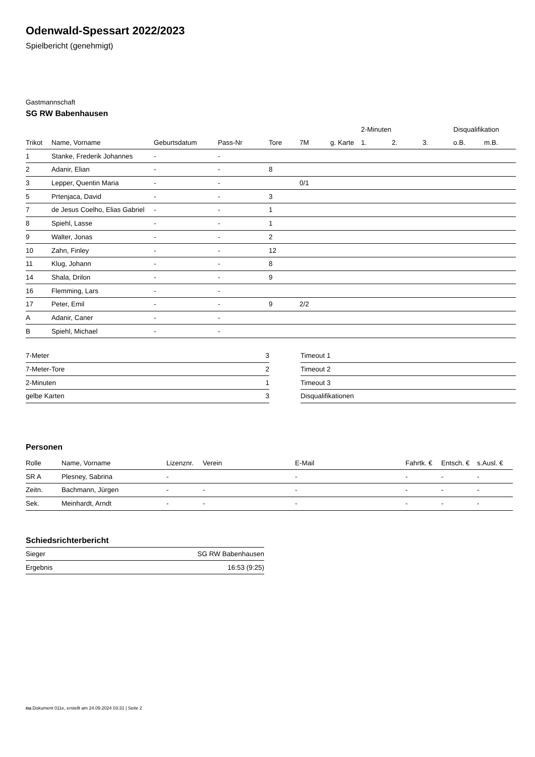Odenwald-Spessart 2022/2023
Spielbericht (genehmigt)
Gastmannschaft
SG RW Babenhausen
| | | | | | | | 2-Minuten | | | Disqualifikation | |
| --- | --- | --- | --- | --- | --- | --- | --- | --- | --- | --- | --- |
| Trikot | Name, Vorname | Geburtsdatum | Pass-Nr | Tore | 7M | g. Karte | 1. | 2. | 3. | o.B. | m.B. |
| 1 | Stanke, Frederik Johannes | - | - | | | | | | | | |
| 2 | Adanir, Elian | - | - | 8 | | | | | | | |
| 3 | Lepper, Quentin Maria | - | - | | 0/1 | | | | | | |
| 5 | Prtenjaca, David | - | - | 3 | | | | | | | |
| 7 | de Jesus Coelho, Elias Gabriel | - | - | 1 | | | | | | | |
| 8 | Spiehl, Lasse | - | - | 1 | | | | | | | |
| 9 | Walter, Jonas | - | - | 2 | | | | | | | |
| 10 | Zahn, Finley | - | - | 12 | | | | | | | |
| 11 | Klug, Johann | - | - | 8 | | | | | | | |
| 14 | Shala, Drilon | - | - | 9 | | | | | | | |
| 16 | Flemming, Lars | - | - | | | | | | | | |
| 17 | Peter, Emil | - | - | 9 | 2/2 | | | | | | |
| A | Adanir, Caner | - | - | | | | | | | | |
| B | Spiehl, Michael | - | - | | | | | | | | |
| 7-Meter | 3 |
| 7-Meter-Tore | 2 |
| 2-Minuten | 1 |
| gelbe Karten | 3 |
| Timeout 1 |
| Timeout 2 |
| Timeout 3 |
| Disqualifikationen |
Personen
| Rolle | Name, Vorname | Lizenznr. | Verein | E-Mail | Fahrtk. € | Entsch. € | s.Ausl. € |
| --- | --- | --- | --- | --- | --- | --- | --- |
| SR A | Plesney, Sabrina | - | | - | - | - | - |
| Zeitn. | Bachmann, Jürgen | - | - | - | - | - | - |
| Sek. | Meinhardt, Arndt | - | - | - | - | - | - |
Schiedsrichterbericht
| Sieger | SG RW Babenhausen |
| Ergebnis | 16:53 (9:25) |
nu.Dokument 011e, erstellt am 24.09.2024 03:31 | Seite 2